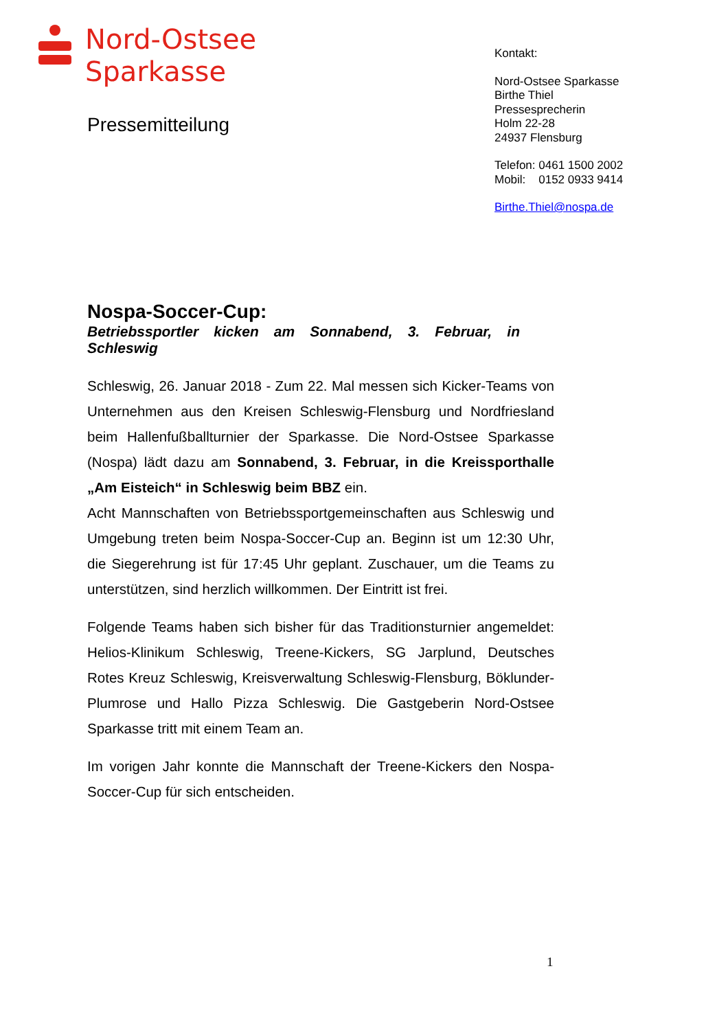Nord-Ostsee
Sparkasse
Pressemitteilung
Kontakt:
Nord-Ostsee Sparkasse
Birthe Thiel
Pressesprecherin
Holm 22-28
24937 Flensburg
Telefon: 0461 1500 2002
Mobil: 0152 0933 9414
Birthe.Thiel@nospa.de
Nospa-Soccer-Cup:
Betriebssportler kicken am Sonnabend, 3. Februar, in
Schleswig
Schleswig, 26. Januar 2018 - Zum 22. Mal messen sich Kicker-Teams von Unternehmen aus den Kreisen Schleswig-Flensburg und Nordfriesland beim Hallenfußballturnier der Sparkasse. Die Nord-Ostsee Sparkasse (Nospa) lädt dazu am Sonnabend, 3. Februar, in die Kreissporthalle „Am Eisteich“ in Schleswig beim BBZ ein.
Acht Mannschaften von Betriebssportgemeinschaften aus Schleswig und Umgebung treten beim Nospa-Soccer-Cup an. Beginn ist um 12:30 Uhr, die Siegerehrung ist für 17:45 Uhr geplant. Zuschauer, um die Teams zu unterstützen, sind herzlich willkommen. Der Eintritt ist frei.
Folgende Teams haben sich bisher für das Traditionsturnier angemeldet: Helios-Klinikum Schleswig, Treene-Kickers, SG Jarplund, Deutsches Rotes Kreuz Schleswig, Kreisverwaltung Schleswig-Flensburg, Böklunder-Plumrose und Hallo Pizza Schleswig. Die Gastgeberin Nord-Ostsee Sparkasse tritt mit einem Team an.
Im vorigen Jahr konnte die Mannschaft der Treene-Kickers den Nospa-Soccer-Cup für sich entscheiden.
1